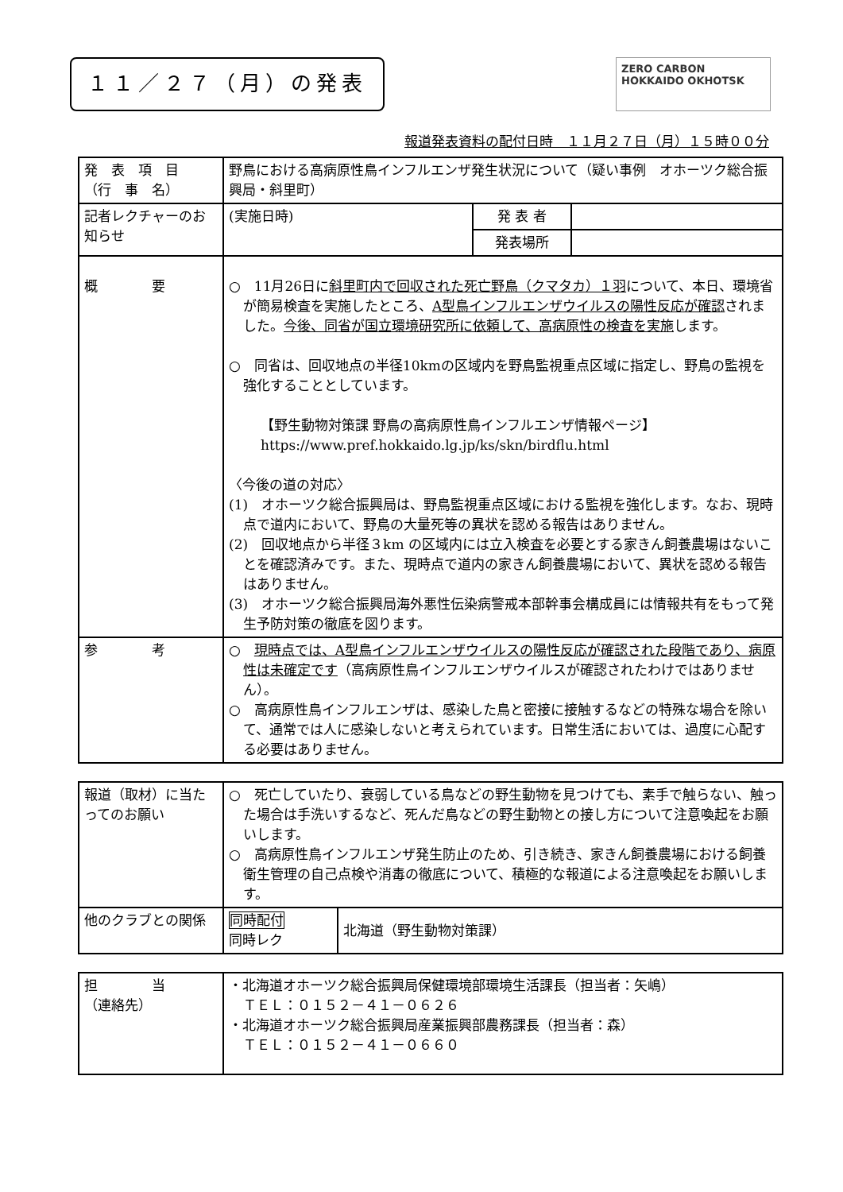１１／２７（月）の発表
ZERO CARBON HOKKAIDO OKHOTSK
報道発表資料の配付日時　１１月２７日（月）１５時００分
| 発 表 項 目 （行 事 名） | 野鳥における高病原性鳥インフルエンザ発生状況について（疑い事例 オホーツク総合振興局・斜里町） | | |
| 記者レクチャーのお知らせ | (実施日時) | 発 表 者 | |
| | | 発表場所 | |
| 概 要 | ○ 11月26日に 斜里町内で回収された死亡野鳥（クマタカ）１羽 について、本日、環境省が簡易検査を実施したところ、 A型鳥インフルエンザウイルスの陽性反応が確認 されました。 今後、同省が国立環境研究所に依頼して、高病原性の検査を実施 します。 ○ 同省は、回収地点の半径10kmの区域内を野鳥監視重点区域に指定し、野鳥の監視を強化することとしています。 【野生動物対策課 野鳥の高病原性鳥インフルエンザ情報ページ】 https://www.pref.hokkaido.lg.jp/ks/skn/birdflu.html 〈今後の道の対応〉 (1) オホーツク総合振興局は、野鳥監視重点区域における監視を強化します。なお、現時点で道内において、野鳥の大量死等の異状を認める報告はありません。 (2) 回収地点から半径３km の区域内には立入検査を必要とする家きん飼養農場はないことを確認済みです。また、現時点で道内の家きん飼養農場において、異状を認める報告はありません。 (3) オホーツク総合振興局海外悪性伝染病警戒本部幹事会構成員には情報共有をもって発生予防対策の徹底を図ります。 | | |
| 参 考 | ○ 現時点では、A型鳥インフルエンザウイルスの陽性反応が確認された段階であり、病原性は未確定です （高病原性鳥インフルエンザウイルスが確認されたわけではありません）。 ○ 高病原性鳥インフルエンザは、感染した鳥と密接に接触するなどの特殊な場合を除いて、通常では人に感染しないと考えられています。日常生活においては、過度に心配する必要はありません。 | | |
| 報道（取材）に当たってのお願い | ○ 死亡していたり、衰弱している鳥などの野生動物を見つけても、素手で触らない、触った場合は手洗いするなど、死んだ鳥などの野生動物との接し方について注意喚起をお願いします。 ○ 高病原性鳥インフルエンザ発生防止のため、引き続き、家きん飼養農場における飼養衛生管理の自己点検や消毒の徹底について、積極的な報道による注意喚起をお願いします。 | |
| 他のクラブとの関係 | 同時配付 同時レク | 北海道（野生動物対策課） |
| 担 当 （連絡先） | ・北海道オホーツク総合振興局保健環境部環境生活課長（担当者：矢嶋） ＴＥＬ：０１５２－４１－０６２６ ・北海道オホーツク総合振興局産業振興部農務課長（担当者：森） ＴＥＬ：０１５２－４１－０６６０ |